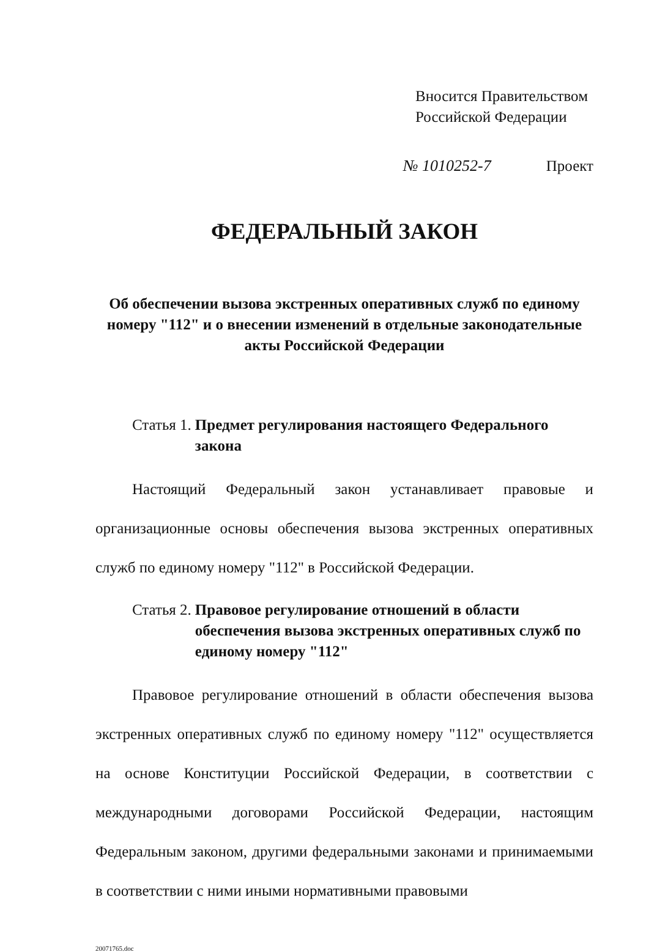Вносится Правительством
Российской Федерации
№ 1010252-7 Проект
ФЕДЕРАЛЬНЫЙ ЗАКОН
Об обеспечении вызова экстренных оперативных служб по единому номеру "112" и о внесении изменений в отдельные законодательные акты Российской Федерации
Статья 1. Предмет регулирования настоящего Федерального закона
Настоящий Федеральный закон устанавливает правовые и организационные основы обеспечения вызова экстренных оперативных служб по единому номеру "112" в Российской Федерации.
Статья 2. Правовое регулирование отношений в области обеспечения вызова экстренных оперативных служб по единому номеру "112"
Правовое регулирование отношений в области обеспечения вызова экстренных оперативных служб по единому номеру "112" осуществляется на основе Конституции Российской Федерации, в соответствии с международными договорами Российской Федерации, настоящим Федеральным законом, другими федеральными законами и принимаемыми в соответствии с ними иными нормативными правовыми
20071765.doc